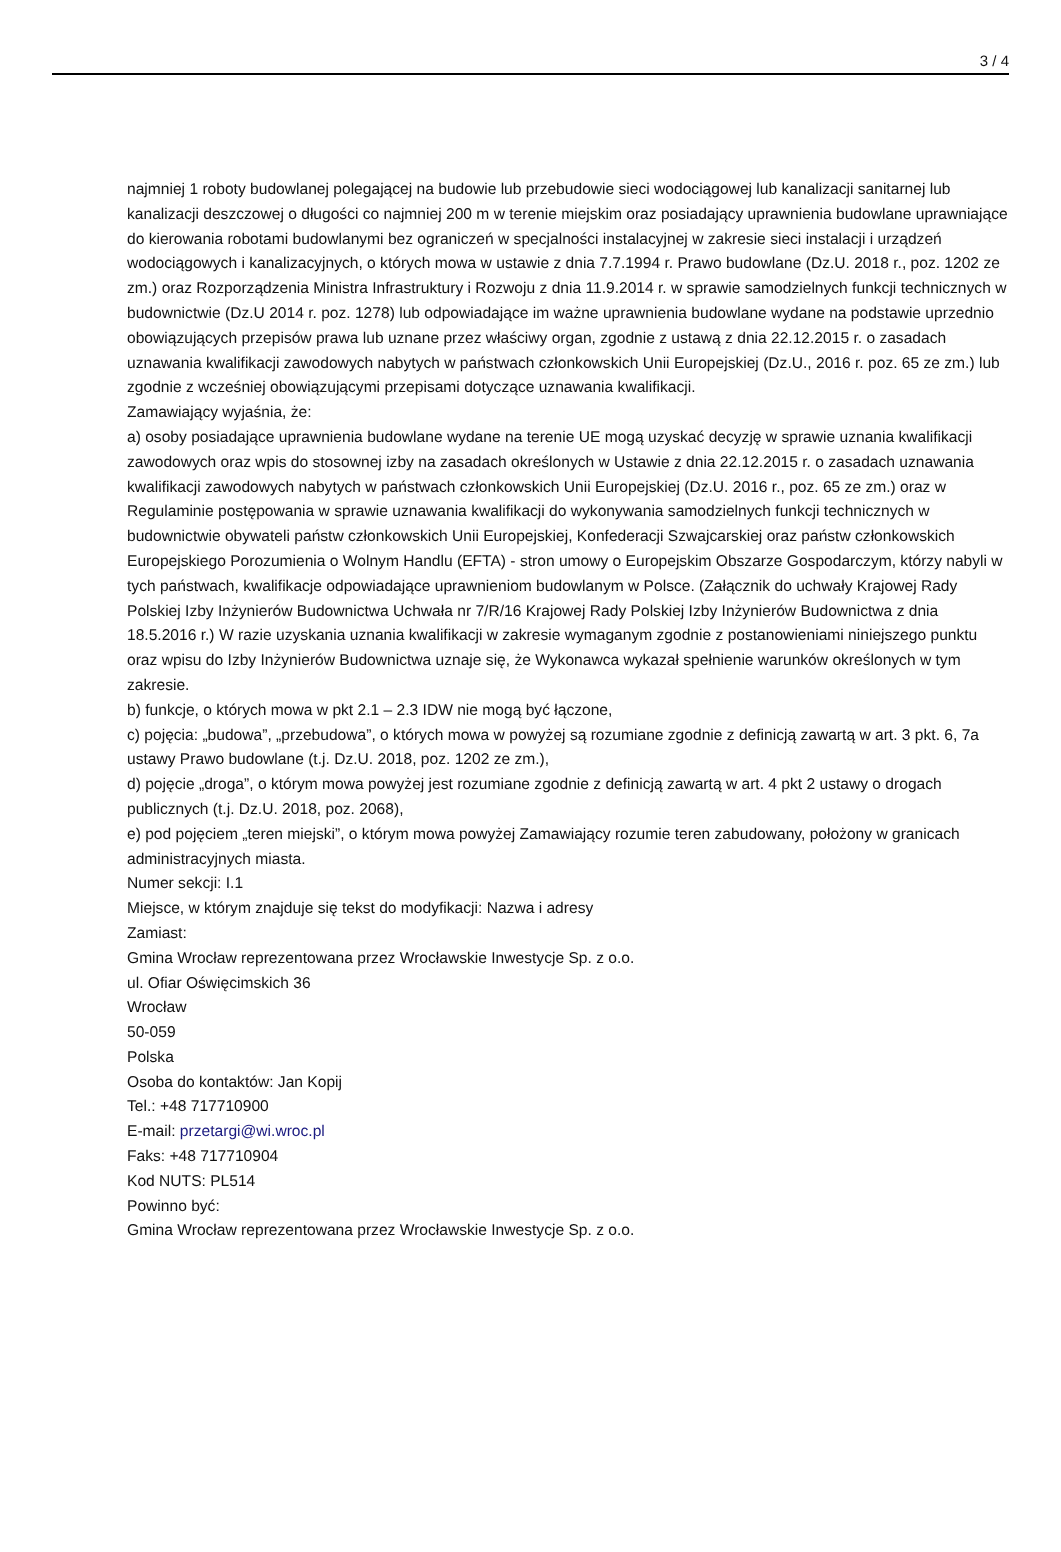3 / 4
najmniej 1 roboty budowlanej polegającej na budowie lub przebudowie sieci wodociągowej lub kanalizacji sanitarnej lub kanalizacji deszczowej o długości co najmniej 200 m w terenie miejskim oraz posiadający uprawnienia budowlane uprawniające do kierowania robotami budowlanymi bez ograniczeń w specjalności instalacyjnej w zakresie sieci instalacji i urządzeń wodociągowych i kanalizacyjnych, o których mowa w ustawie z dnia 7.7.1994 r. Prawo budowlane (Dz.U. 2018 r., poz. 1202 ze zm.) oraz Rozporządzenia Ministra Infrastruktury i Rozwoju z dnia 11.9.2014 r. w sprawie samodzielnych funkcji technicznych w budownictwie (Dz.U 2014 r. poz. 1278) lub odpowiadające im ważne uprawnienia budowlane wydane na podstawie uprzednio obowiązujących przepisów prawa lub uznane przez właściwy organ, zgodnie z ustawą z dnia 22.12.2015 r. o zasadach uznawania kwalifikacji zawodowych nabytych w państwach członkowskich Unii Europejskiej (Dz.U., 2016 r. poz. 65 ze zm.) lub zgodnie z wcześniej obowiązującymi przepisami dotyczące uznawania kwalifikacji.
Zamawiający wyjaśnia, że:
a) osoby posiadające uprawnienia budowlane wydane na terenie UE mogą uzyskać decyzję w sprawie uznania kwalifikacji zawodowych oraz wpis do stosownej izby na zasadach określonych w Ustawie z dnia 22.12.2015 r. o zasadach uznawania kwalifikacji zawodowych nabytych w państwach członkowskich Unii Europejskiej (Dz.U. 2016 r., poz. 65 ze zm.) oraz w Regulaminie postępowania w sprawie uznawania kwalifikacji do wykonywania samodzielnych funkcji technicznych w budownictwie obywateli państw członkowskich Unii Europejskiej, Konfederacji Szwajcarskiej oraz państw członkowskich Europejskiego Porozumienia o Wolnym Handlu (EFTA) - stron umowy o Europejskim Obszarze Gospodarczym, którzy nabyli w tych państwach, kwalifikacje odpowiadające uprawnieniom budowlanym w Polsce. (Załącznik do uchwały Krajowej Rady Polskiej Izby Inżynierów Budownictwa Uchwała nr 7/R/16 Krajowej Rady Polskiej Izby Inżynierów Budownictwa z dnia 18.5.2016 r.) W razie uzyskania uznania kwalifikacji w zakresie wymaganym zgodnie z postanowieniami niniejszego punktu oraz wpisu do Izby Inżynierów Budownictwa uznaje się, że Wykonawca wykazał spełnienie warunków określonych w tym zakresie.
b) funkcje, o których mowa w pkt 2.1 – 2.3 IDW nie mogą być łączone,
c) pojęcia: „budowa”, „przebudowa”, o których mowa w powyżej są rozumiane zgodnie z definicją zawartą w art. 3 pkt. 6, 7a ustawy Prawo budowlane (t.j. Dz.U. 2018, poz. 1202 ze zm.),
d) pojęcie „droga”, o którym mowa powyżej jest rozumiane zgodnie z definicją zawartą w art. 4 pkt 2 ustawy o drogach publicznych (t.j. Dz.U. 2018, poz. 2068),
e) pod pojęciem „teren miejski”, o którym mowa powyżej Zamawiający rozumie teren zabudowany, położony w granicach administracyjnych miasta.
Numer sekcji: I.1
Miejsce, w którym znajduje się tekst do modyfikacji: Nazwa i adresy
Zamiast:
Gmina Wrocław reprezentowana przez Wrocławskie Inwestycje Sp. z o.o.
ul. Ofiar Oświęcimskich 36
Wrocław
50-059
Polska
Osoba do kontaktów: Jan Kopij
Tel.: +48 717710900
E-mail: przetargi@wi.wroc.pl
Faks: +48 717710904
Kod NUTS: PL514
Powinno być:
Gmina Wrocław reprezentowana przez Wrocławskie Inwestycje Sp. z o.o.